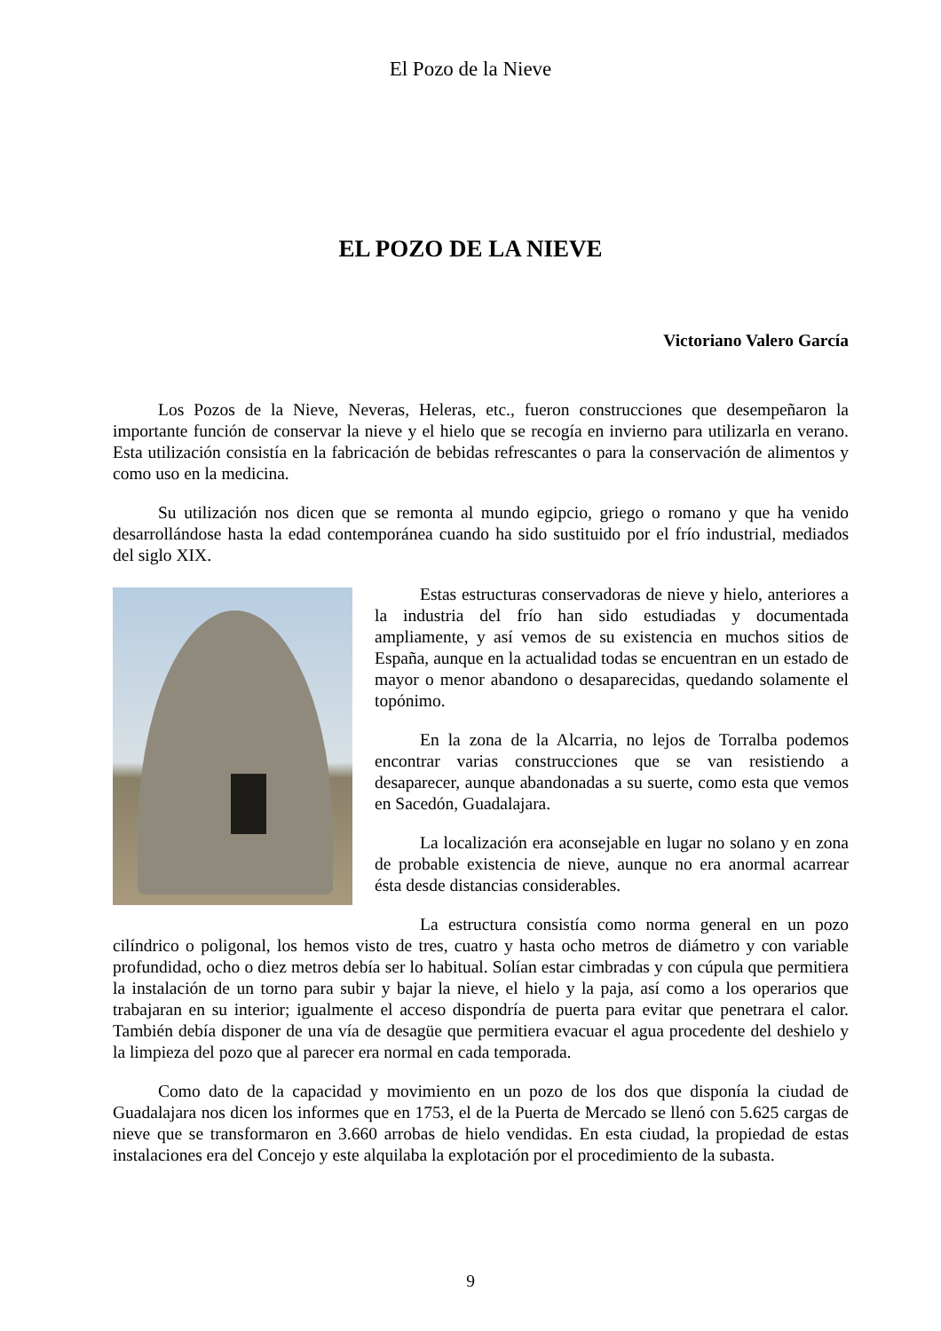El Pozo de la Nieve
EL POZO DE LA NIEVE
Victoriano Valero García
Los Pozos de la Nieve, Neveras, Heleras, etc., fueron construcciones que desempeñaron la importante función de conservar la nieve y el hielo que se recogía en invierno para utilizarla en verano. Esta utilización consistía en la fabricación de bebidas refrescantes o para la conservación de alimentos y como uso en la medicina.
Su utilización nos dicen que se remonta al mundo egipcio, griego o romano y que ha venido desarrollándose hasta la edad contemporánea cuando ha sido sustituido por el frío industrial, mediados del siglo XIX.
Estas estructuras conservadoras de nieve y hielo, anteriores a la industria del frío han sido estudiadas y documentada ampliamente, y así vemos de su existencia en muchos sitios de España, aunque en la actualidad todas se encuentran en un estado de mayor o menor abandono o desaparecidas, quedando solamente el topónimo.
En la zona de la Alcarria, no lejos de Torralba podemos encontrar varias construcciones que se van resistiendo a desaparecer, aunque abandonadas a su suerte, como esta que vemos en Sacedón, Guadalajara.
La localización era aconsejable en lugar no solano y en zona de probable existencia de nieve, aunque no era anormal acarrear ésta desde distancias considerables.
La estructura consistía como norma general en un pozo cilíndrico o poligonal, los hemos visto de tres, cuatro y hasta ocho metros de diámetro y con variable profundidad, ocho o diez metros debía ser lo habitual. Solían estar cimbradas y con cúpula que permitiera la instalación de un torno para subir y bajar la nieve, el hielo y la paja, así como a los operarios que trabajaran en su interior; igualmente el acceso dispondría de puerta para evitar que penetrara el calor. También debía disponer de una vía de desagüe que permitiera evacuar el agua procedente del deshielo y la limpieza del pozo que al parecer era normal en cada temporada.
Como dato de la capacidad y movimiento en un pozo de los dos que disponía la ciudad de Guadalajara nos dicen los informes que en 1753, el de la Puerta de Mercado se llenó con 5.625 cargas de nieve que se transformaron en 3.660 arrobas de hielo vendidas. En esta ciudad, la propiedad de estas instalaciones era del Concejo y este alquilaba la explotación por el procedimiento de la subasta.
9